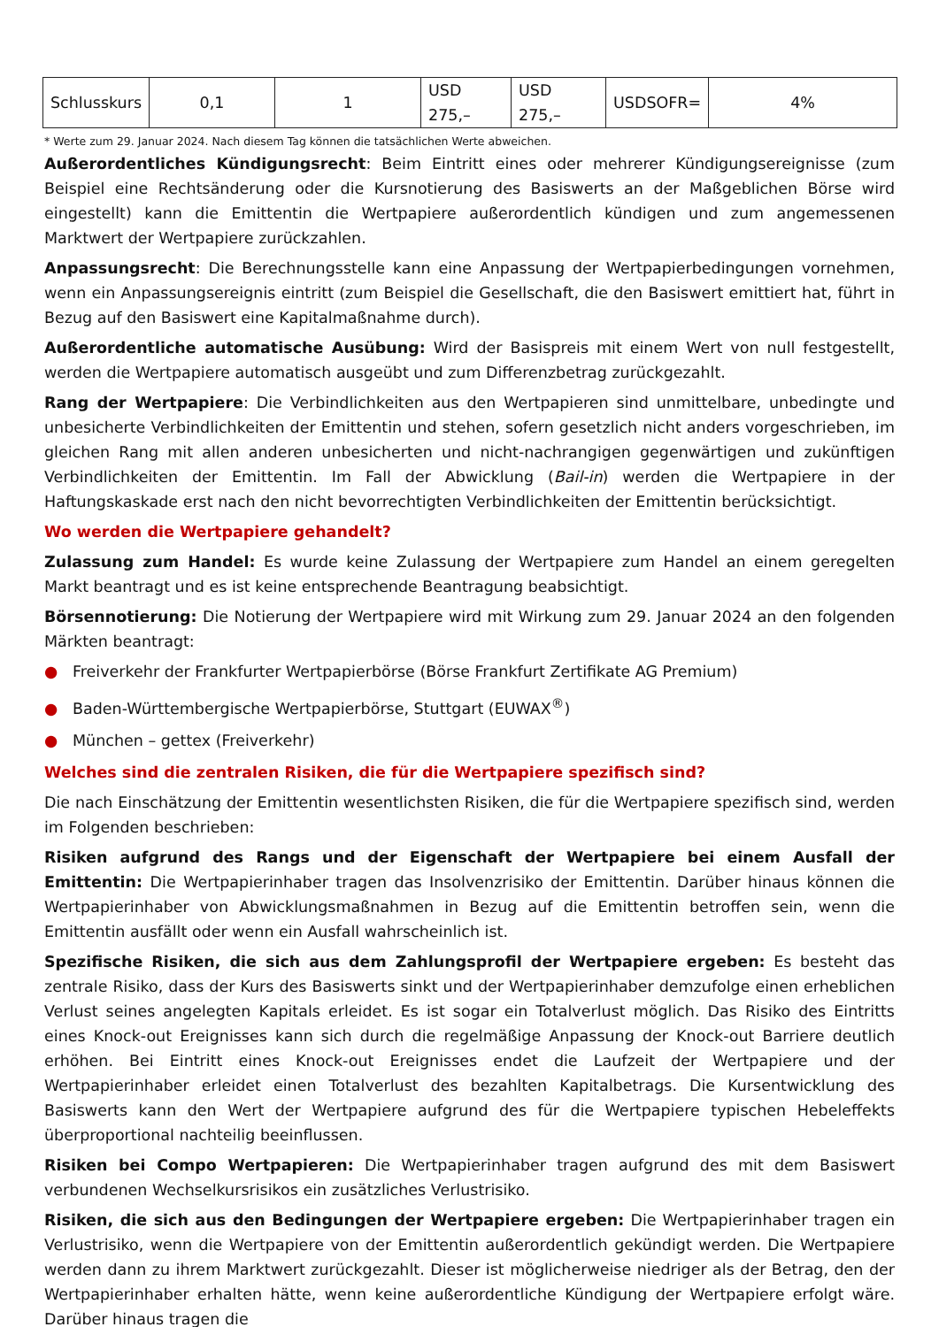| Schlusskurs | 0,1 | 1 | USD 275,– | USD 275,– | USDSOFR= | 4% |
* Werte zum 29. Januar 2024. Nach diesem Tag können die tatsächlichen Werte abweichen.
Außerordentliches Kündigungsrecht: Beim Eintritt eines oder mehrerer Kündigungsereignisse (zum Beispiel eine Rechtsänderung oder die Kursnotierung des Basiswerts an der Maßgeblichen Börse wird eingestellt) kann die Emittentin die Wertpapiere außerordentlich kündigen und zum angemessenen Marktwert der Wertpapiere zurückzahlen.
Anpassungsrecht: Die Berechnungsstelle kann eine Anpassung der Wertpapierbedingungen vornehmen, wenn ein Anpassungsereignis eintritt (zum Beispiel die Gesellschaft, die den Basiswert emittiert hat, führt in Bezug auf den Basiswert eine Kapitalmaßnahme durch).
Außerordentliche automatische Ausübung: Wird der Basispreis mit einem Wert von null festgestellt, werden die Wertpapiere automatisch ausgeübt und zum Differenzbetrag zurückgezahlt.
Rang der Wertpapiere: Die Verbindlichkeiten aus den Wertpapieren sind unmittelbare, unbedingte und unbesicherte Verbindlichkeiten der Emittentin und stehen, sofern gesetzlich nicht anders vorgeschrieben, im gleichen Rang mit allen anderen unbesicherten und nicht-nachrangigen gegenwärtigen und zukünftigen Verbindlichkeiten der Emittentin. Im Fall der Abwicklung (Bail-in) werden die Wertpapiere in der Haftungskaskade erst nach den nicht bevorrechtigten Verbindlichkeiten der Emittentin berücksichtigt.
Wo werden die Wertpapiere gehandelt?
Zulassung zum Handel: Es wurde keine Zulassung der Wertpapiere zum Handel an einem geregelten Markt beantragt und es ist keine entsprechende Beantragung beabsichtigt.
Börsennotierung: Die Notierung der Wertpapiere wird mit Wirkung zum 29. Januar 2024 an den folgenden Märkten beantragt:
● Freiverkehr der Frankfurter Wertpapierbörse (Börse Frankfurt Zertifikate AG Premium)
● Baden-Württembergische Wertpapierbörse, Stuttgart (EUWAX<sup>®</sup>)
● München – gettex (Freiverkehr)
Welches sind die zentralen Risiken, die für die Wertpapiere spezifisch sind?
Die nach Einschätzung der Emittentin wesentlichsten Risiken, die für die Wertpapiere spezifisch sind, werden im Folgenden beschrieben:
Risiken aufgrund des Rangs und der Eigenschaft der Wertpapiere bei einem Ausfall der Emittentin: Die Wertpapierinhaber tragen das Insolvenzrisiko der Emittentin. Darüber hinaus können die Wertpapierinhaber von Abwicklungsmaßnahmen in Bezug auf die Emittentin betroffen sein, wenn die Emittentin ausfällt oder wenn ein Ausfall wahrscheinlich ist.
Spezifische Risiken, die sich aus dem Zahlungsprofil der Wertpapiere ergeben: Es besteht das zentrale Risiko, dass der Kurs des Basiswerts sinkt und der Wertpapierinhaber demzufolge einen erheblichen Verlust seines angelegten Kapitals erleidet. Es ist sogar ein Totalverlust möglich. Das Risiko des Eintritts eines Knock-out Ereignisses kann sich durch die regelmäßige Anpassung der Knock-out Barriere deutlich erhöhen. Bei Eintritt eines Knock-out Ereignisses endet die Laufzeit der Wertpapiere und der Wertpapierinhaber erleidet einen Totalverlust des bezahlten Kapitalbetrags. Die Kursentwicklung des Basiswerts kann den Wert der Wertpapiere aufgrund des für die Wertpapiere typischen Hebeleffekts überproportional nachteilig beeinflussen.
Risiken bei Compo Wertpapieren: Die Wertpapierinhaber tragen aufgrund des mit dem Basiswert verbundenen Wechselkursrisikos ein zusätzliches Verlustrisiko.
Risiken, die sich aus den Bedingungen der Wertpapiere ergeben: Die Wertpapierinhaber tragen ein Verlustrisiko, wenn die Wertpapiere von der Emittentin außerordentlich gekündigt werden. Die Wertpapiere werden dann zu ihrem Marktwert zurückgezahlt. Dieser ist möglicherweise niedriger als der Betrag, den der Wertpapierinhaber erhalten hätte, wenn keine außerordentliche Kündigung der Wertpapiere erfolgt wäre. Darüber hinaus tragen die